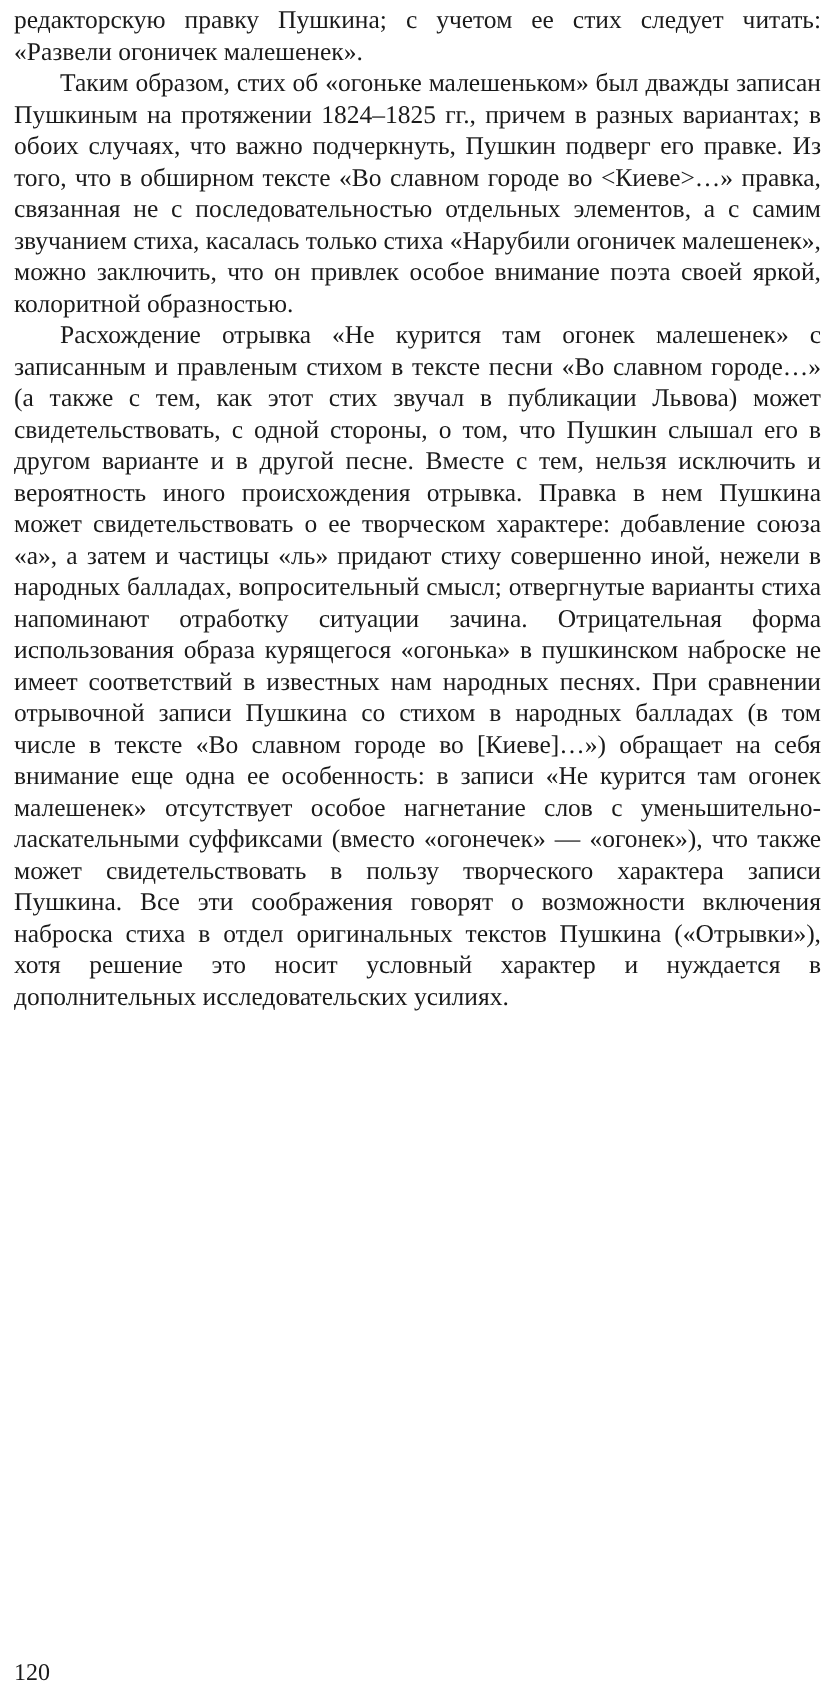редакторскую правку Пушкина; с учетом ее стих следует читать: «Развели огоничек малешенек».
Таким образом, стих об «огоньке малешеньком» был дважды записан Пушкиным на протяжении 1824–1825 гг., причем в разных вариантах; в обоих случаях, что важно подчеркнуть, Пушкин подверг его правке. Из того, что в обширном тексте «Во славном городе во <Киеве>…» правка, связанная не с последовательностью отдельных элементов, а с самим звучанием стиха, касалась только стиха «Нарубили огоничек малешенек», можно заключить, что он привлек особое внимание поэта своей яркой, колоритной образностью.
Расхождение отрывка «Не курится там огонек малешенек» с записанным и правленым стихом в тексте песни «Во славном городе…» (а также с тем, как этот стих звучал в публикации Львова) может свидетельствовать, с одной стороны, о том, что Пушкин слышал его в другом варианте и в другой песне. Вместе с тем, нельзя исключить и вероятность иного происхождения отрывка. Правка в нем Пушкина может свидетельствовать о ее творческом характере: добавление союза «а», а затем и частицы «ль» придают стиху совершенно иной, нежели в народных балладах, вопросительный смысл; отвергнутые варианты стиха напоминают отработку ситуации зачина. Отрицательная форма использования образа курящегося «огонька» в пушкинском наброске не имеет соответствий в известных нам народных песнях. При сравнении отрывочной записи Пушкина со стихом в народных балладах (в том числе в тексте «Во славном городе во [Киеве]…») обращает на себя внимание еще одна ее особенность: в записи «Не курится там огонек малешенек» отсутствует особое нагнетание слов с уменьшительно-ласкательными суффиксами (вместо «огонечек» — «огонек»), что также может свидетельствовать в пользу творческого характера записи Пушкина. Все эти соображения говорят о возможности включения наброска стиха в отдел оригинальных текстов Пушкина («Отрывки»), хотя решение это носит условный характер и нуждается в дополнительных исследовательских усилиях.
120